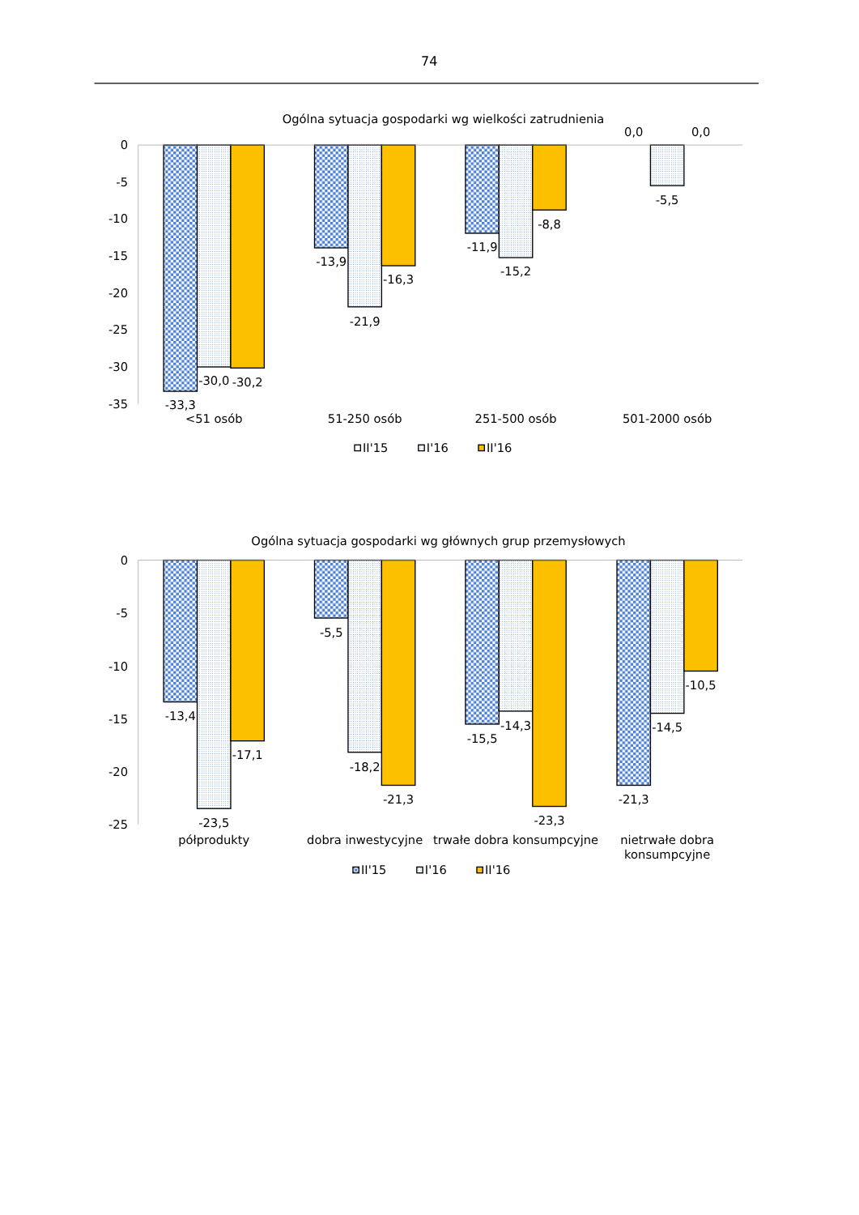74
Ogólna sytuacja gospodarki wg wielkości zatrudnienia
0
-5
-10
-15
-20
-25
-30
-35
-33,3
-30,0
-30,2
-13,9
-21,9
-16,3
-11,9
-15,2
-8,8
0,0
-5,5
0,0
<51 osób
51-250 osób
251-500 osób
501-2000 osób
II'15
I'16
II'16
Ogólna sytuacja gospodarki wg głównych grup przemysłowych
0
-5
-10
-15
-20
-25
-13,4
-23,5
-17,1
-5,5
-18,2
-21,3
-15,5
-14,3
-23,3
-21,3
-14,5
-10,5
półprodukty
dobra inwestycyjne
trwałe dobra konsumpcyjne
nietrwałe dobra
konsumpcyjne
II'15
I'16
II'16